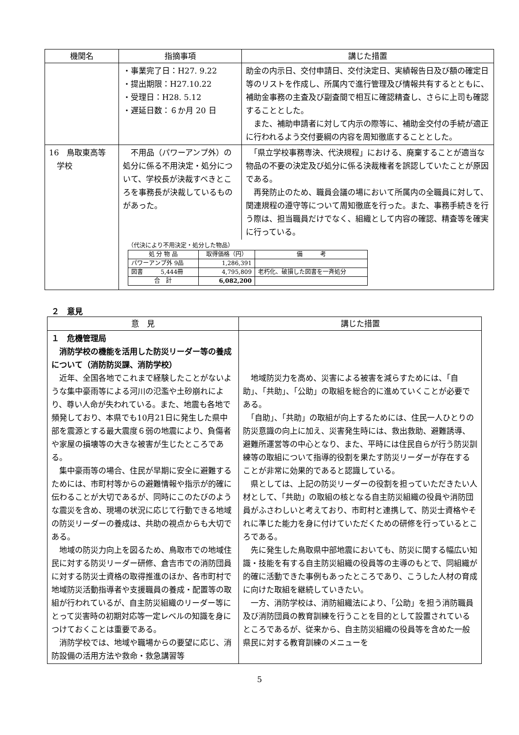| 機関名 | 指摘事項 | 講じた措置 |
| --- | --- | --- |
| | ・事業完了日：H27. 9.22 ・提出期限：H27.10.22 ・受理日：H28. 5.12 ・遅延日数：６か月 20 日 | 助金の内示日、交付申請日、交付決定日、実績報告日及び額の確定日等のリストを作成し、所属内で進行管理及び情報共有するとともに、補助金事務の主査及び副査間で相互に確認精査し、さらに上司も確認することとした。 また、補助申請者に対して内示の際等に、補助金交付の手続が適正に行われるよう交付要綱の内容を周知徹底することとした。 |
| 16 鳥取東高等 学校 | / 不用品（パワーアンプ外）の処分に係る不用決定・処分について、学校長が決裁すべきところを事務長が決裁しているものがあった。 / 「県立学校事務専決、代決規程」における、廃棄することが適当な物品の不要の決定及び処分に係る決裁権者を誤認していたことが原因である。 再発防止のため、職員会議の場において所属内の全職員に対して、関連規程の遵守等について周知徹底を行った。また、事務手続きを行う際は、担当職員だけでなく、組織として内容の確認、精査等を確実に行っている。 / （代決により不用決定・処分した物品） / 処 分 物 品 / 取得価格（円） / 備 考 / / --- / --- / --- / / パワーアンプ外 9品 / 1,286,391 / / / 図書 5,444冊 / 4,795,809 / 老朽化、破損した図書を一斉処分 / / 合 計 / 6,082,200 / / | |
２　意見
| 意 見 | 講じた措置 |
| --- | --- |
| １ 危機管理局 消防学校の機能を活用した防災リーダー等の養成について（消防防災課、消防学校） 近年、全国各地でこれまで経験したことがないような集中豪雨等による河川の氾濫や土砂崩れにより、尊い人命が失われている。また、地震も各地で頻発しており、本県でも10月21日に発生した県中部を震源とする最大震度６弱の地震により、負傷者や家屋の損壊等の大きな被害が生じたところである。 集中豪雨等の場合、住民が早期に安全に避難するためには、市町村等からの避難情報や指示が的確に伝わることが大切であるが、同時にこのたびのような震災を含め、現場の状況に応じて行動できる地域の防災リーダーの養成は、共助の視点からも大切である。 地域の防災力向上を図るため、鳥取市での地域住民に対する防災リーダー研修、倉吉市での消防団員に対する防災士資格の取得推進のほか、各市町村で地域防災活動指導者や支援職員の養成・配置等の取組が行われているが、自主防災組織のリーダー等にとって災害時の初期対応等一定レベルの知識を身につけておくことは重要である。 消防学校では、地域や職場からの要望に応じ、消防設備の活用方法や救命・救急講習等 | 地域防災力を高め、災害による被害を減らすためには、「自助」、「共助」、「公助」の取組を総合的に進めていくことが必要である。 「自助」、「共助」の取組が向上するためには、住民一人ひとりの防災意識の向上に加え、災害発生時には、救出救助、避難誘導、避難所運営等の中心となり、また、平時には住民自らが行う防災訓練等の取組について指導的役割を果たす防災リーダーが存在することが非常に効果的であると認識している。 県としては、上記の防災リーダーの役割を担っていただきたい人材として、「共助」の取組の核となる自主防災組織の役員や消防団員がふさわしいと考えており、市町村と連携して、防災士資格やそれに準じた能力を身に付けていただくための研修を行っているところである。 先に発生した鳥取県中部地震においても、防災に関する幅広い知識・技能を有する自主防災組織の役員等の主導のもとで、同組織が的確に活動できた事例もあったところであり、こうした人材の育成に向けた取組を継続していきたい。 一方、消防学校は、消防組織法により、「公助」を担う消防職員及び消防団員の教育訓練を行うことを目的として設置されているところであるが、従来から、自主防災組織の役員等を含めた一般県民に対する教育訓練のメニューを |
5